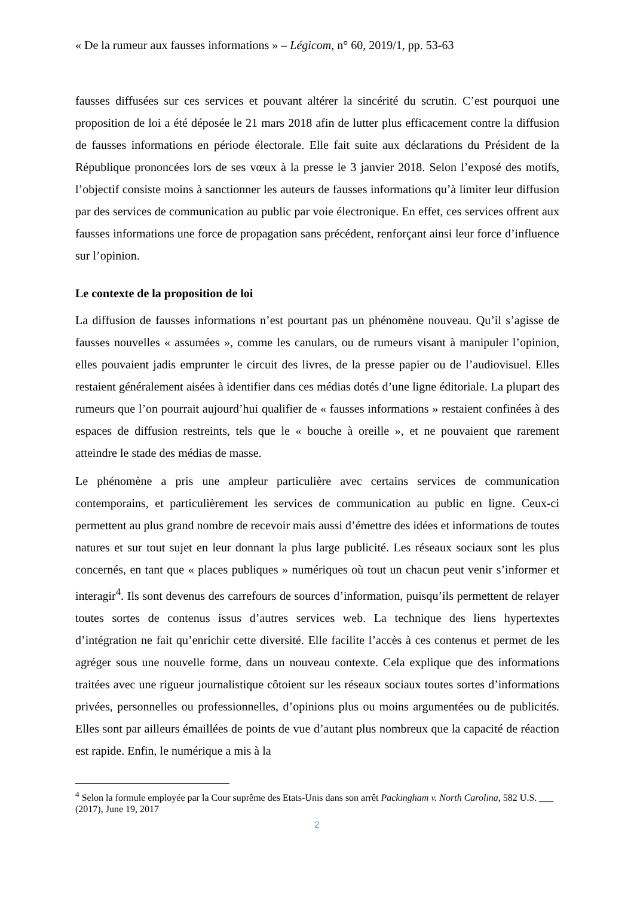« De la rumeur aux fausses informations » – Légicom, n° 60, 2019/1, pp. 53-63
fausses diffusées sur ces services et pouvant altérer la sincérité du scrutin. C’est pourquoi une proposition de loi a été déposée le 21 mars 2018 afin de lutter plus efficacement contre la diffusion de fausses informations en période électorale. Elle fait suite aux déclarations du Président de la République prononcées lors de ses vœux à la presse le 3 janvier 2018. Selon l’exposé des motifs, l’objectif consiste moins à sanctionner les auteurs de fausses informations qu’à limiter leur diffusion par des services de communication au public par voie électronique. En effet, ces services offrent aux fausses informations une force de propagation sans précédent, renforçant ainsi leur force d’influence sur l’opinion.
Le contexte de la proposition de loi
La diffusion de fausses informations n’est pourtant pas un phénomène nouveau. Qu’il s’agisse de fausses nouvelles « assumées », comme les canulars, ou de rumeurs visant à manipuler l’opinion, elles pouvaient jadis emprunter le circuit des livres, de la presse papier ou de l’audiovisuel. Elles restaient généralement aisées à identifier dans ces médias dotés d’une ligne éditoriale. La plupart des rumeurs que l’on pourrait aujourd’hui qualifier de « fausses informations » restaient confinées à des espaces de diffusion restreints, tels que le « bouche à oreille », et ne pouvaient que rarement atteindre le stade des médias de masse.
Le phénomène a pris une ampleur particulière avec certains services de communication contemporains, et particulièrement les services de communication au public en ligne. Ceux-ci permettent au plus grand nombre de recevoir mais aussi d’émettre des idées et informations de toutes natures et sur tout sujet en leur donnant la plus large publicité. Les réseaux sociaux sont les plus concernés, en tant que « places publiques » numériques où tout un chacun peut venir s’informer et interagir<sup>4</sup>. Ils sont devenus des carrefours de sources d’information, puisqu’ils permettent de relayer toutes sortes de contenus issus d’autres services web. La technique des liens hypertextes d’intégration ne fait qu’enrichir cette diversité. Elle facilite l’accès à ces contenus et permet de les agréger sous une nouvelle forme, dans un nouveau contexte. Cela explique que des informations traitées avec une rigueur journalistique côtoient sur les réseaux sociaux toutes sortes d’informations privées, personnelles ou professionnelles, d’opinions plus ou moins argumentées ou de publicités. Elles sont par ailleurs émaillées de points de vue d’autant plus nombreux que la capacité de réaction est rapide. Enfin, le numérique a mis à la
<sup>4</sup> Selon la formule employée par la Cour suprême des Etats-Unis dans son arrêt Packingham v. North Carolina, 582 U.S. ___ (2017), June 19, 2017
2